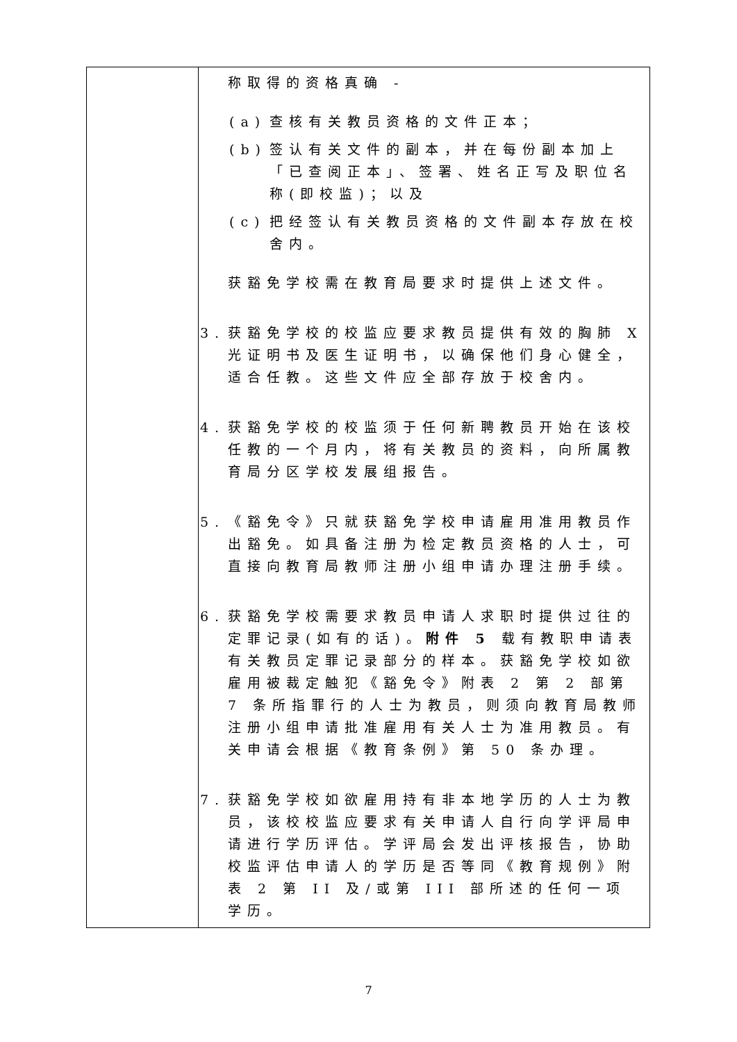| | 称取得的资格真确 - (a) 查核有关教员资格的文件正本； (b) 签认有关文件的副本，并在每份副本加上「已查阅正本」、签署、姓名正写及职位名称(即校监)；以及 (c) 把经签认有关教员资格的文件副本存放在校舍内。 获豁免学校需在教育局要求时提供上述文件。 3. 获豁免学校的校监应要求教员提供有效的胸肺 X 光证明书及医生证明书，以确保他们身心健全，适合任教。这些文件应全部存放于校舍内。 4. 获豁免学校的校监须于任何新聘教员开始在该校任教的一个月内，将有关教员的资料，向所属教育局分区学校发展组报告。 5. 《豁免令》只就获豁免学校申请雇用准用教员作出豁免。如具备注册为检定教员资格的人士，可直接向教育局教师注册小组申请办理注册手续。 6. 获豁免学校需要求教员申请人求职时提供过往的定罪记录(如有的话)。 附件 5 载有教职申请表有关教员定罪记录部分的样本。获豁免学校如欲雇用被裁定触犯《豁免令》附表 2 第 2 部第 7 条所指罪行的人士为教员，则须向教育局教师注册小组申请批准雇用有关人士为准用教员。有关申请会根据《教育条例》第 50 条办理。 7. 获豁免学校如欲雇用持有非本地学历的人士为教员，该校校监应要求有关申请人自行向学评局申请进行学历评估。学评局会发出评核报告，协助校监评估申请人的学历是否等同《教育规例》附表 2 第 II 及/或第 III 部所述的任何一项学历。 |
7